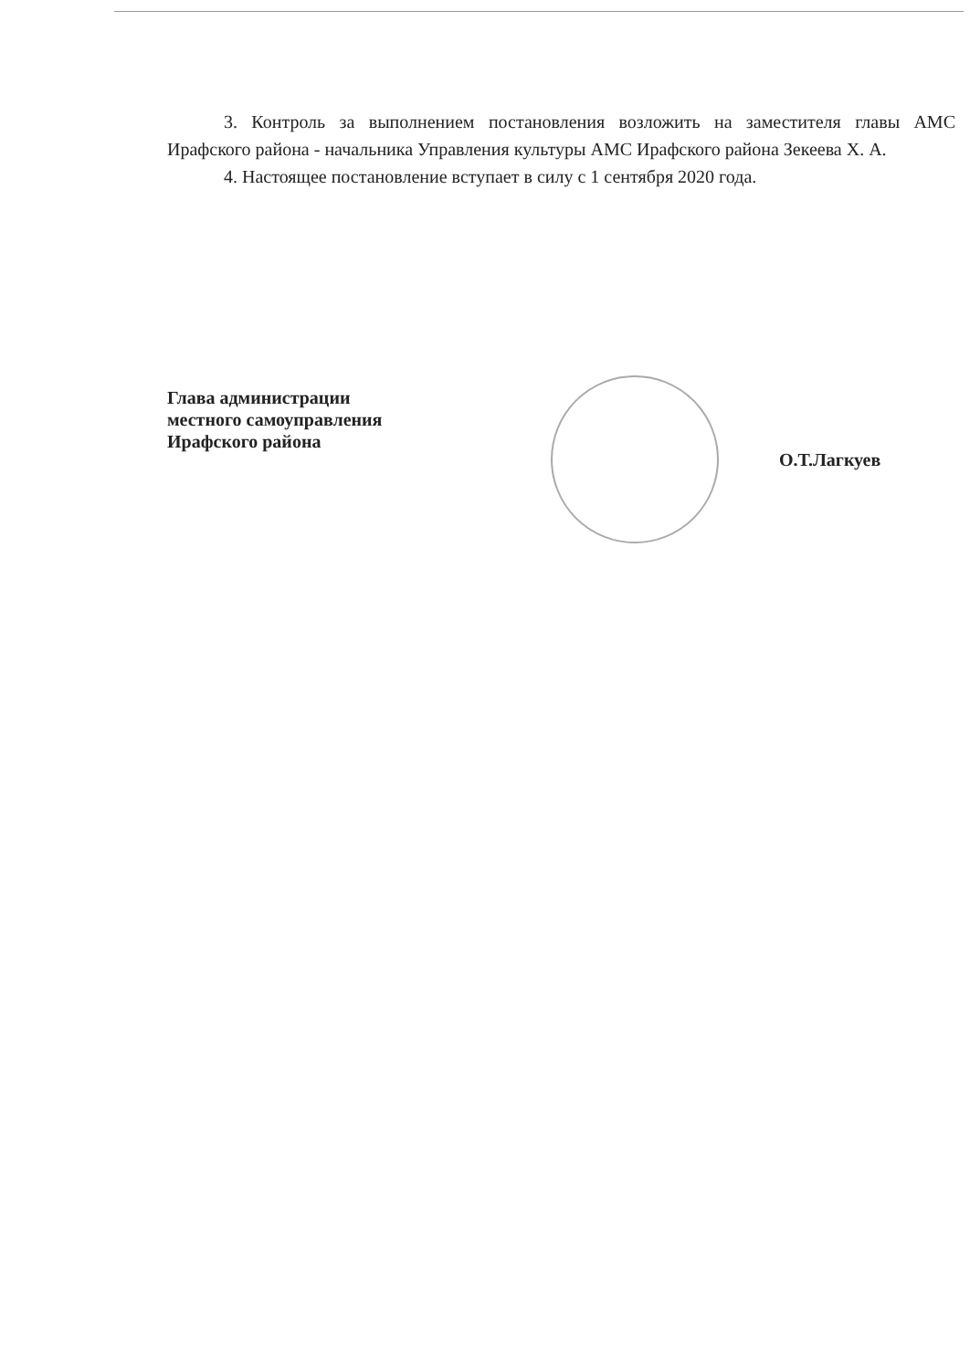3. Контроль за выполнением постановления возложить на заместителя главы АМС Ирафского района - начальника Управления культуры АМС Ирафского района Зекеева Х. А.
4. Настоящее постановление вступает в силу с 1 сентября 2020 года.
Глава администрации
местного самоуправления
Ирафского района
О.Т.Лагкуев